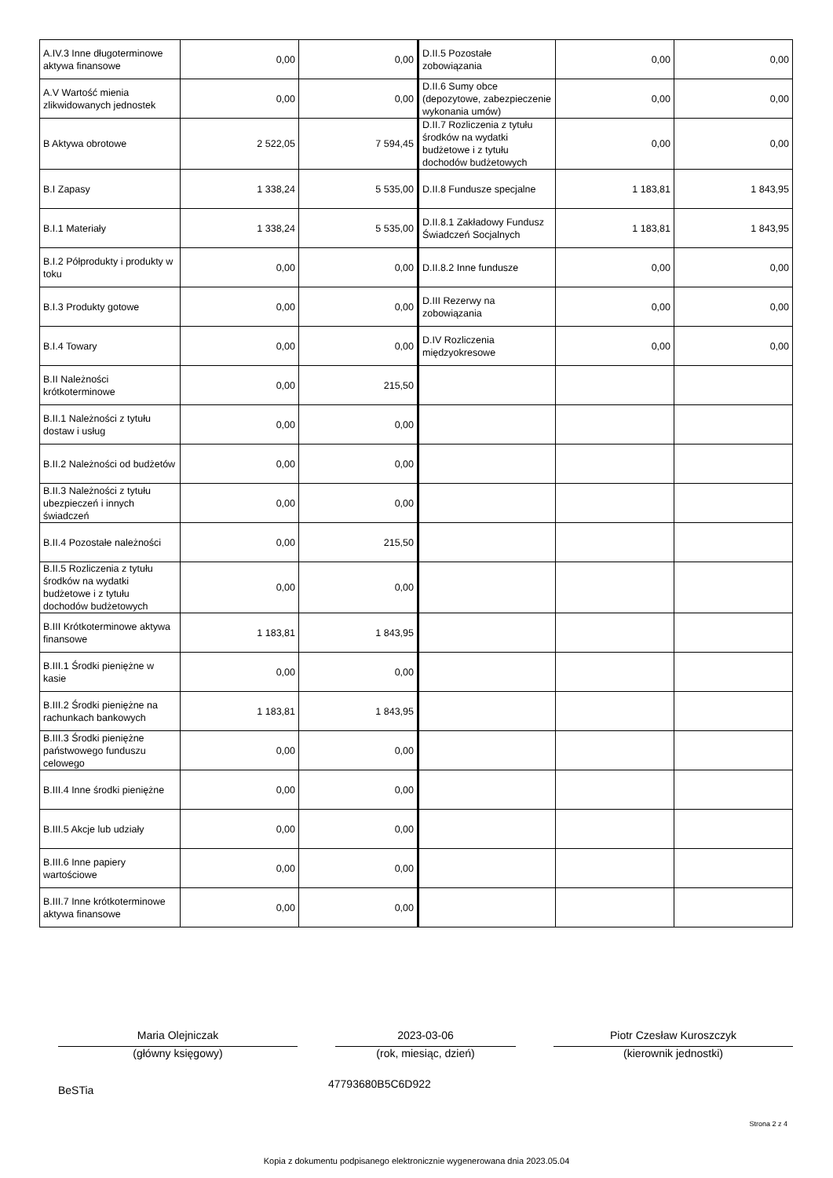| A.IV.3 Inne długoterminowe aktywa finansowe | 0,00 | 0,00 | D.II.5 Pozostałe zobowiązania | 0,00 | 0,00 |
| A.V Wartość mienia zlikwidowanych jednostek | 0,00 | 0,00 | D.II.6 Sumy obce (depozytowe, zabezpieczenie wykonania umów) | 0,00 | 0,00 |
| B Aktywa obrotowe | 2 522,05 | 7 594,45 | D.II.7 Rozliczenia z tytułu środków na wydatki budżetowe i z tytułu dochodów budżetowych | 0,00 | 0,00 |
| B.I Zapasy | 1 338,24 | 5 535,00 | D.II.8 Fundusze specjalne | 1 183,81 | 1 843,95 |
| B.I.1 Materiały | 1 338,24 | 5 535,00 | D.II.8.1 Zakładowy Fundusz Świadczeń Socjalnych | 1 183,81 | 1 843,95 |
| B.I.2 Półprodukty i produkty w toku | 0,00 | 0,00 | D.II.8.2 Inne fundusze | 0,00 | 0,00 |
| B.I.3 Produkty gotowe | 0,00 | 0,00 | D.III Rezerwy na zobowiązania | 0,00 | 0,00 |
| B.I.4 Towary | 0,00 | 0,00 | D.IV Rozliczenia międzyokresowe | 0,00 | 0,00 |
| B.II Należności krótkoterminowe | 0,00 | 215,50 | | | |
| B.II.1 Należności z tytułu dostaw i usług | 0,00 | 0,00 | | | |
| B.II.2 Należności od budżetów | 0,00 | 0,00 | | | |
| B.II.3 Należności z tytułu ubezpieczeń i innych świadczeń | 0,00 | 0,00 | | | |
| B.II.4 Pozostałe należności | 0,00 | 215,50 | | | |
| B.II.5 Rozliczenia z tytułu środków na wydatki budżetowe i z tytułu dochodów budżetowych | 0,00 | 0,00 | | | |
| B.III Krótkoterminowe aktywa finansowe | 1 183,81 | 1 843,95 | | | |
| B.III.1 Środki pieniężne w kasie | 0,00 | 0,00 | | | |
| B.III.2 Środki pieniężne na rachunkach bankowych | 1 183,81 | 1 843,95 | | | |
| B.III.3 Środki pieniężne państwowego funduszu celowego | 0,00 | 0,00 | | | |
| B.III.4 Inne środki pieniężne | 0,00 | 0,00 | | | |
| B.III.5 Akcje lub udziały | 0,00 | 0,00 | | | |
| B.III.6 Inne papiery wartościowe | 0,00 | 0,00 | | | |
| B.III.7 Inne krótkoterminowe aktywa finansowe | 0,00 | 0,00 | | | |
Maria Olejniczak
(główny księgowy)
2023-03-06
(rok, miesiąc, dzień)
Piotr Czesław Kuroszczyk
(kierownik jednostki)
BeSTia 47793680B5C6D922
Strona 2 z 4
Kopia z dokumentu podpisanego elektronicznie wygenerowana dnia 2023.05.04